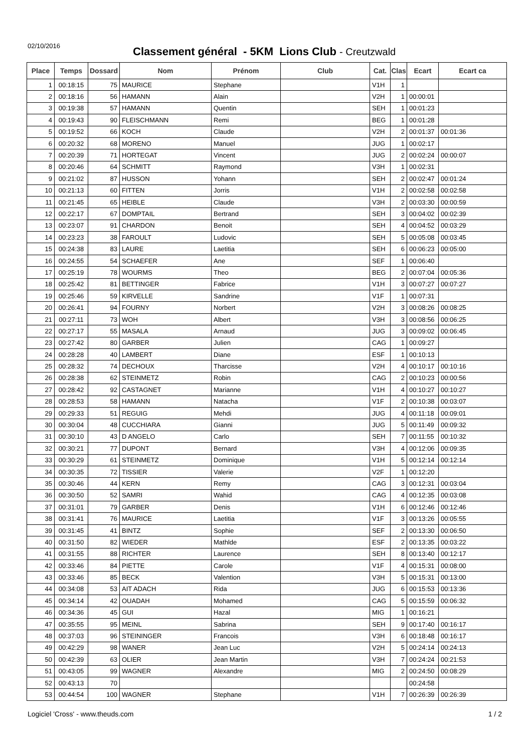02/10/2016
Classement général - 5KM Lions Club - Creutzwald
| Place | Temps | Dossard | Nom | Prénom | Club | Cat. | Clas | Ecart | Ecart ca |
| --- | --- | --- | --- | --- | --- | --- | --- | --- | --- |
| 1 | 00:18:15 | 75 | MAURICE | Stephane | | V1H | 1 | | |
| 2 | 00:18:16 | 56 | HAMANN | Alain | | V2H | 1 | 00:00:01 | |
| 3 | 00:19:38 | 57 | HAMANN | Quentin | | SEH | 1 | 00:01:23 | |
| 4 | 00:19:43 | 90 | FLEISCHMANN | Remi | | BEG | 1 | 00:01:28 | |
| 5 | 00:19:52 | 66 | KOCH | Claude | | V2H | 2 | 00:01:37 | 00:01:36 |
| 6 | 00:20:32 | 68 | MORENO | Manuel | | JUG | 1 | 00:02:17 | |
| 7 | 00:20:39 | 71 | HORTEGAT | Vincent | | JUG | 2 | 00:02:24 | 00:00:07 |
| 8 | 00:20:46 | 64 | SCHMITT | Raymond | | V3H | 1 | 00:02:31 | |
| 9 | 00:21:02 | 87 | HUSSON | Yohann | | SEH | 2 | 00:02:47 | 00:01:24 |
| 10 | 00:21:13 | 60 | FITTEN | Jorris | | V1H | 2 | 00:02:58 | 00:02:58 |
| 11 | 00:21:45 | 65 | HEIBLE | Claude | | V3H | 2 | 00:03:30 | 00:00:59 |
| 12 | 00:22:17 | 67 | DOMPTAIL | Bertrand | | SEH | 3 | 00:04:02 | 00:02:39 |
| 13 | 00:23:07 | 91 | CHARDON | Benoit | | SEH | 4 | 00:04:52 | 00:03:29 |
| 14 | 00:23:23 | 38 | FAROULT | Ludovic | | SEH | 5 | 00:05:08 | 00:03:45 |
| 15 | 00:24:38 | 83 | LAURE | Laetitia | | SEH | 6 | 00:06:23 | 00:05:00 |
| 16 | 00:24:55 | 54 | SCHAEFER | Ane | | SEF | 1 | 00:06:40 | |
| 17 | 00:25:19 | 78 | WOURMS | Theo | | BEG | 2 | 00:07:04 | 00:05:36 |
| 18 | 00:25:42 | 81 | BETTINGER | Fabrice | | V1H | 3 | 00:07:27 | 00:07:27 |
| 19 | 00:25:46 | 59 | KIRVELLE | Sandrine | | V1F | 1 | 00:07:31 | |
| 20 | 00:26:41 | 94 | FOURNY | Norbert | | V2H | 3 | 00:08:26 | 00:08:25 |
| 21 | 00:27:11 | 73 | WOH | Albert | | V3H | 3 | 00:08:56 | 00:06:25 |
| 22 | 00:27:17 | 55 | MASALA | Arnaud | | JUG | 3 | 00:09:02 | 00:06:45 |
| 23 | 00:27:42 | 80 | GARBER | Julien | | CAG | 1 | 00:09:27 | |
| 24 | 00:28:28 | 40 | LAMBERT | Diane | | ESF | 1 | 00:10:13 | |
| 25 | 00:28:32 | 74 | DECHOUX | Tharcisse | | V2H | 4 | 00:10:17 | 00:10:16 |
| 26 | 00:28:38 | 62 | STEINMETZ | Robin | | CAG | 2 | 00:10:23 | 00:00:56 |
| 27 | 00:28:42 | 92 | CASTAGNET | Marianne | | V1H | 4 | 00:10:27 | 00:10:27 |
| 28 | 00:28:53 | 58 | HAMANN | Natacha | | V1F | 2 | 00:10:38 | 00:03:07 |
| 29 | 00:29:33 | 51 | REGUIG | Mehdi | | JUG | 4 | 00:11:18 | 00:09:01 |
| 30 | 00:30:04 | 48 | CUCCHIARA | Gianni | | JUG | 5 | 00:11:49 | 00:09:32 |
| 31 | 00:30:10 | 43 | D ANGELO | Carlo | | SEH | 7 | 00:11:55 | 00:10:32 |
| 32 | 00:30:21 | 77 | DUPONT | Bernard | | V3H | 4 | 00:12:06 | 00:09:35 |
| 33 | 00:30:29 | 61 | STEINMETZ | Dominique | | V1H | 5 | 00:12:14 | 00:12:14 |
| 34 | 00:30:35 | 72 | TISSIER | Valerie | | V2F | 1 | 00:12:20 | |
| 35 | 00:30:46 | 44 | KERN | Remy | | CAG | 3 | 00:12:31 | 00:03:04 |
| 36 | 00:30:50 | 52 | SAMRI | Wahid | | CAG | 4 | 00:12:35 | 00:03:08 |
| 37 | 00:31:01 | 79 | GARBER | Denis | | V1H | 6 | 00:12:46 | 00:12:46 |
| 38 | 00:31:41 | 76 | MAURICE | Laetitia | | V1F | 3 | 00:13:26 | 00:05:55 |
| 39 | 00:31:45 | 41 | BINTZ | Sophie | | SEF | 2 | 00:13:30 | 00:06:50 |
| 40 | 00:31:50 | 82 | WIEDER | Mathlde | | ESF | 2 | 00:13:35 | 00:03:22 |
| 41 | 00:31:55 | 88 | RICHTER | Laurence | | SEH | 8 | 00:13:40 | 00:12:17 |
| 42 | 00:33:46 | 84 | PIETTE | Carole | | V1F | 4 | 00:15:31 | 00:08:00 |
| 43 | 00:33:46 | 85 | BECK | Valention | | V3H | 5 | 00:15:31 | 00:13:00 |
| 44 | 00:34:08 | 53 | AIT ADACH | Rida | | JUG | 6 | 00:15:53 | 00:13:36 |
| 45 | 00:34:14 | 42 | OUADAH | Mohamed | | CAG | 5 | 00:15:59 | 00:06:32 |
| 46 | 00:34:36 | 45 | GUI | Hazal | | MIG | 1 | 00:16:21 | |
| 47 | 00:35:55 | 95 | MEINL | Sabrina | | SEH | 9 | 00:17:40 | 00:16:17 |
| 48 | 00:37:03 | 96 | STEININGER | Francois | | V3H | 6 | 00:18:48 | 00:16:17 |
| 49 | 00:42:29 | 98 | WANER | Jean Luc | | V2H | 5 | 00:24:14 | 00:24:13 |
| 50 | 00:42:39 | 63 | OLIER | Jean Martin | | V3H | 7 | 00:24:24 | 00:21:53 |
| 51 | 00:43:05 | 99 | WAGNER | Alexandre | | MIG | 2 | 00:24:50 | 00:08:29 |
| 52 | 00:43:13 | 70 | | | | | | 00:24:58 | |
| 53 | 00:44:54 | 100 | WAGNER | Stephane | | V1H | 7 | 00:26:39 | 00:26:39 |
Logiciel 'Cross' - www.theuds.com 1 / 2